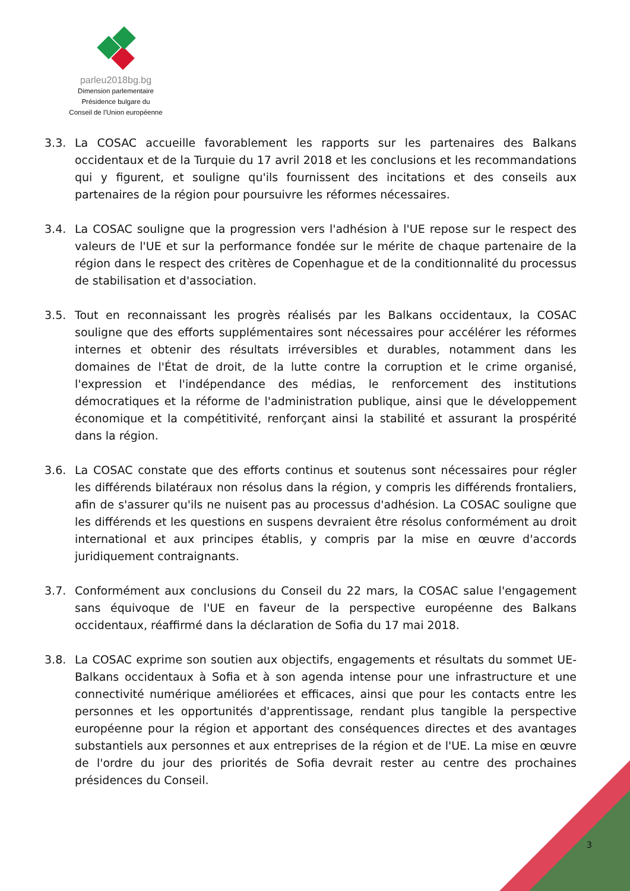parleu2018bg.bg
Dimension parlementaire
Présidence bulgare du
Conseil de l’Union européenne
3.3. La COSAC accueille favorablement les rapports sur les partenaires des Balkans occidentaux et de la Turquie du 17 avril 2018 et les conclusions et les recommandations qui y figurent, et souligne qu'ils fournissent des incitations et des conseils aux partenaires de la région pour poursuivre les réformes nécessaires.
3.4. La COSAC souligne que la progression vers l'adhésion à l'UE repose sur le respect des valeurs de l'UE et sur la performance fondée sur le mérite de chaque partenaire de la région dans le respect des critères de Copenhague et de la conditionnalité du processus de stabilisation et d'association.
3.5. Tout en reconnaissant les progrès réalisés par les Balkans occidentaux, la COSAC souligne que des efforts supplémentaires sont nécessaires pour accélérer les réformes internes et obtenir des résultats irréversibles et durables, notamment dans les domaines de l'État de droit, de la lutte contre la corruption et le crime organisé, l'expression et l'indépendance des médias, le renforcement des institutions démocratiques et la réforme de l'administration publique, ainsi que le développement économique et la compétitivité, renforçant ainsi la stabilité et assurant la prospérité dans la région.
3.6. La COSAC constate que des efforts continus et soutenus sont nécessaires pour régler les différends bilatéraux non résolus dans la région, y compris les différends frontaliers, afin de s'assurer qu'ils ne nuisent pas au processus d'adhésion. La COSAC souligne que les différends et les questions en suspens devraient être résolus conformément au droit international et aux principes établis, y compris par la mise en œuvre d'accords juridiquement contraignants.
3.7. Conformément aux conclusions du Conseil du 22 mars, la COSAC salue l'engagement sans équivoque de l'UE en faveur de la perspective européenne des Balkans occidentaux, réaffirmé dans la déclaration de Sofia du 17 mai 2018.
3.8. La COSAC exprime son soutien aux objectifs, engagements et résultats du sommet UE-Balkans occidentaux à Sofia et à son agenda intense pour une infrastructure et une connectivité numérique améliorées et efficaces, ainsi que pour les contacts entre les personnes et les opportunités d'apprentissage, rendant plus tangible la perspective européenne pour la région et apportant des conséquences directes et des avantages substantiels aux personnes et aux entreprises de la région et de l'UE. La mise en œuvre de l'ordre du jour des priorités de Sofia devrait rester au centre des prochaines présidences du Conseil.
3